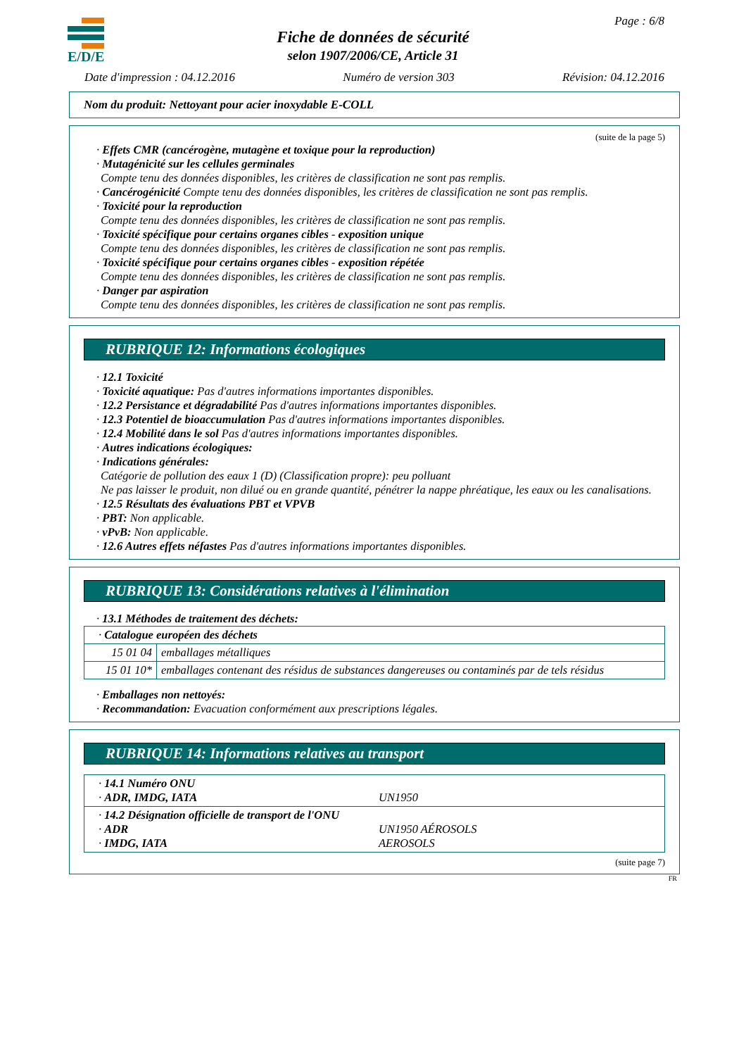E/D/E Page : 6/8
Fiche de données de sécurité
selon 1907/2006/CE, Article 31
Date d'impression : 04.12.2016 Numéro de version 303 Révision: 04.12.2016
Nom du produit: Nettoyant pour acier inoxydable E-COLL
(suite de la page 5)
· Effets CMR (cancérogène, mutagène et toxique pour la reproduction)
· Mutagénicité sur les cellules germinales
Compte tenu des données disponibles, les critères de classification ne sont pas remplis.
· Cancérogénicité Compte tenu des données disponibles, les critères de classification ne sont pas remplis.
· Toxicité pour la reproduction
Compte tenu des données disponibles, les critères de classification ne sont pas remplis.
· Toxicité spécifique pour certains organes cibles - exposition unique
Compte tenu des données disponibles, les critères de classification ne sont pas remplis.
· Toxicité spécifique pour certains organes cibles - exposition répétée
Compte tenu des données disponibles, les critères de classification ne sont pas remplis.
· Danger par aspiration
Compte tenu des données disponibles, les critères de classification ne sont pas remplis.
RUBRIQUE 12: Informations écologiques
· 12.1 Toxicité
· Toxicité aquatique: Pas d'autres informations importantes disponibles.
· 12.2 Persistance et dégradabilité Pas d'autres informations importantes disponibles.
· 12.3 Potentiel de bioaccumulation Pas d'autres informations importantes disponibles.
· 12.4 Mobilité dans le sol Pas d'autres informations importantes disponibles.
· Autres indications écologiques:
· Indications générales:
Catégorie de pollution des eaux 1 (D) (Classification propre): peu polluant
Ne pas laisser le produit, non dilué ou en grande quantité, pénétrer la nappe phréatique, les eaux ou les canalisations.
· 12.5 Résultats des évaluations PBT et VPVB
· PBT: Non applicable.
· vPvB: Non applicable.
· 12.6 Autres effets néfastes Pas d'autres informations importantes disponibles.
RUBRIQUE 13: Considérations relatives à l'élimination
· 13.1 Méthodes de traitement des déchets:
| · Catalogue européen des déchets | |
| 15 01 04 | emballages métalliques |
| 15 01 10* | emballages contenant des résidus de substances dangereuses ou contaminés par de tels résidus |
· Emballages non nettoyés:
· Recommandation: Evacuation conformément aux prescriptions légales.
RUBRIQUE 14: Informations relatives au transport
| · 14.1 Numéro ONU · ADR, IMDG, IATA | UN1950 |
| · 14.2 Désignation officielle de transport de l'ONU · ADR · IMDG, IATA | UN1950 AÉROSOLS AEROSOLS |
(suite page 7)
FR